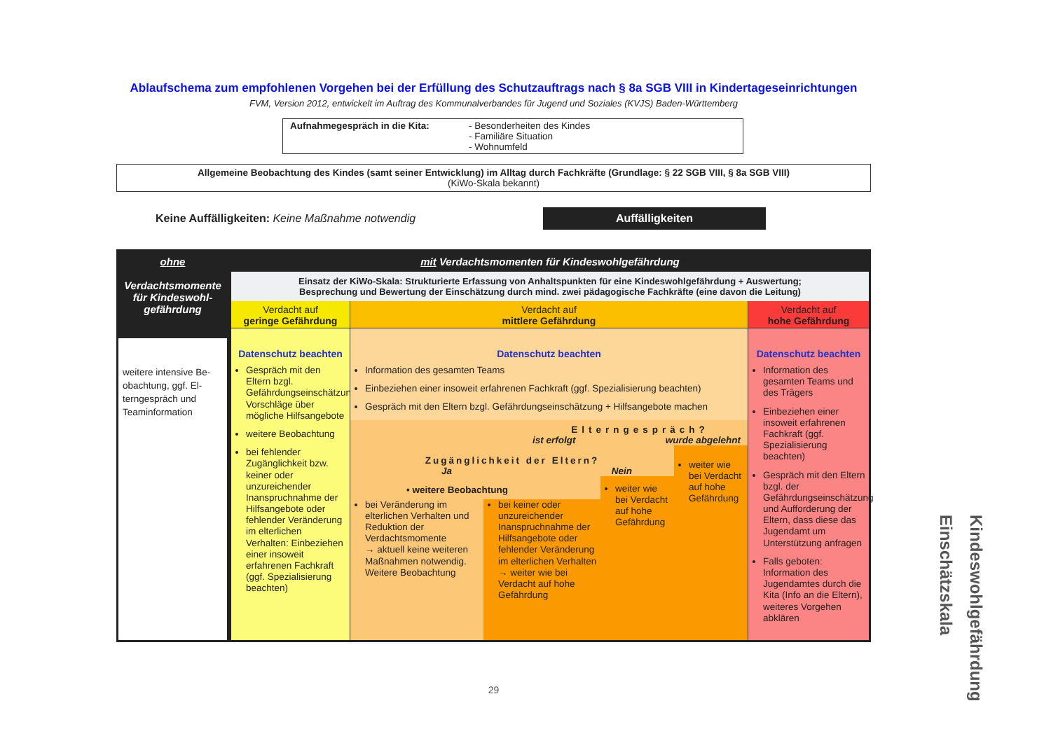Ablaufschema zum empfohlenen Vorgehen bei der Erfüllung des Schutzauftrags nach § 8a SGB VIII in Kindertageseinrichtungen
FVM, Version 2012, entwickelt im Auftrag des Kommunalverbandes für Jugend und Soziales (KVJS) Baden-Württemberg
Aufnahmegespräch in die Kita: - Besonderheiten des Kindes
- Familiäre Situation
- Wohnumfeld
Allgemeine Beobachtung des Kindes (samt seiner Entwicklung) im Alltag durch Fachkräfte (Grundlage: § 22 SGB VIII, § 8a SGB VIII)
(KiWo-Skala bekannt)
Keine Auffälligkeiten: Keine Maßnahme notwendig
Auffälligkeiten
ohne
Verdachtsmomente für Kindeswohl-gefährdung
weitere intensive Be-obachtung, ggf. El-terngespräch und Teaminformation
mit Verdachtsmomenten für Kindeswohlgefährdung
Einsatz der KiWo-Skala: Strukturierte Erfassung von Anhaltspunkten für eine Kindeswohlgefährdung + Auswertung;
Besprechung und Bewertung der Einschätzung durch mind. zwei pädagogische Fachkräfte (eine davon die Leitung)
Verdacht auf
geringe Gefährdung
Datenschutz beachten
Gespräch mit den Eltern bzgl. Gefährdungseinschätzung, Vorschläge über mögliche Hilfsangebote
weitere Beobachtung
bei fehlender Zugänglichkeit bzw. keiner oder unzureichender Inanspruchnahme der Hilfsangebote oder fehlender Veränderung im elterlichen Verhalten: Einbeziehen einer insoweit erfahrenen Fachkraft (ggf. Spezialisierung beachten)
Verdacht auf
mittlere Gefährdung
Datenschutz beachten
Information des gesamten Teams
Einbeziehen einer insoweit erfahrenen Fachkraft (ggf. Spezialisierung beachten)
Gespräch mit den Eltern bzgl. Gefährdungseinschätzung + Hilfsangebote machen
Elterngespräch?
ist erfolgt wurde abgelehnt
Zugänglichkeit der Eltern?
Ja Nein
• weitere Beobachtung
bei Veränderung im elterlichen Verhalten und Reduktion der Verdachtsmomente
→ aktuell keine weiteren Maßnahmen notwendig. Weitere Beobachtung
bei keiner oder unzureichender Inanspruchnahme der Hilfsangebote oder fehlender Veränderung im elterlichen Verhalten → weiter wie bei Verdacht auf hohe Gefährdung
weiter wie bei Verdacht auf hohe Gefährdung
weiter wie bei Verdacht auf hohe Gefährdung
Verdacht auf
hohe Gefährdung
Datenschutz beachten
Information des gesamten Teams und des Trägers
Einbeziehen einer insoweit erfahrenen Fachkraft (ggf. Spezialisierung beachten)
Gespräch mit den Eltern bzgl. der Gefährdungseinschätzung und Aufforderung der Eltern, dass diese das Jugendamt um Unterstützung anfragen
Falls geboten: Information des Jugendamtes durch die Kita (Info an die Eltern), weiteres Vorgehen abklären
29
Kindeswohlgefährdung Einschätzskala